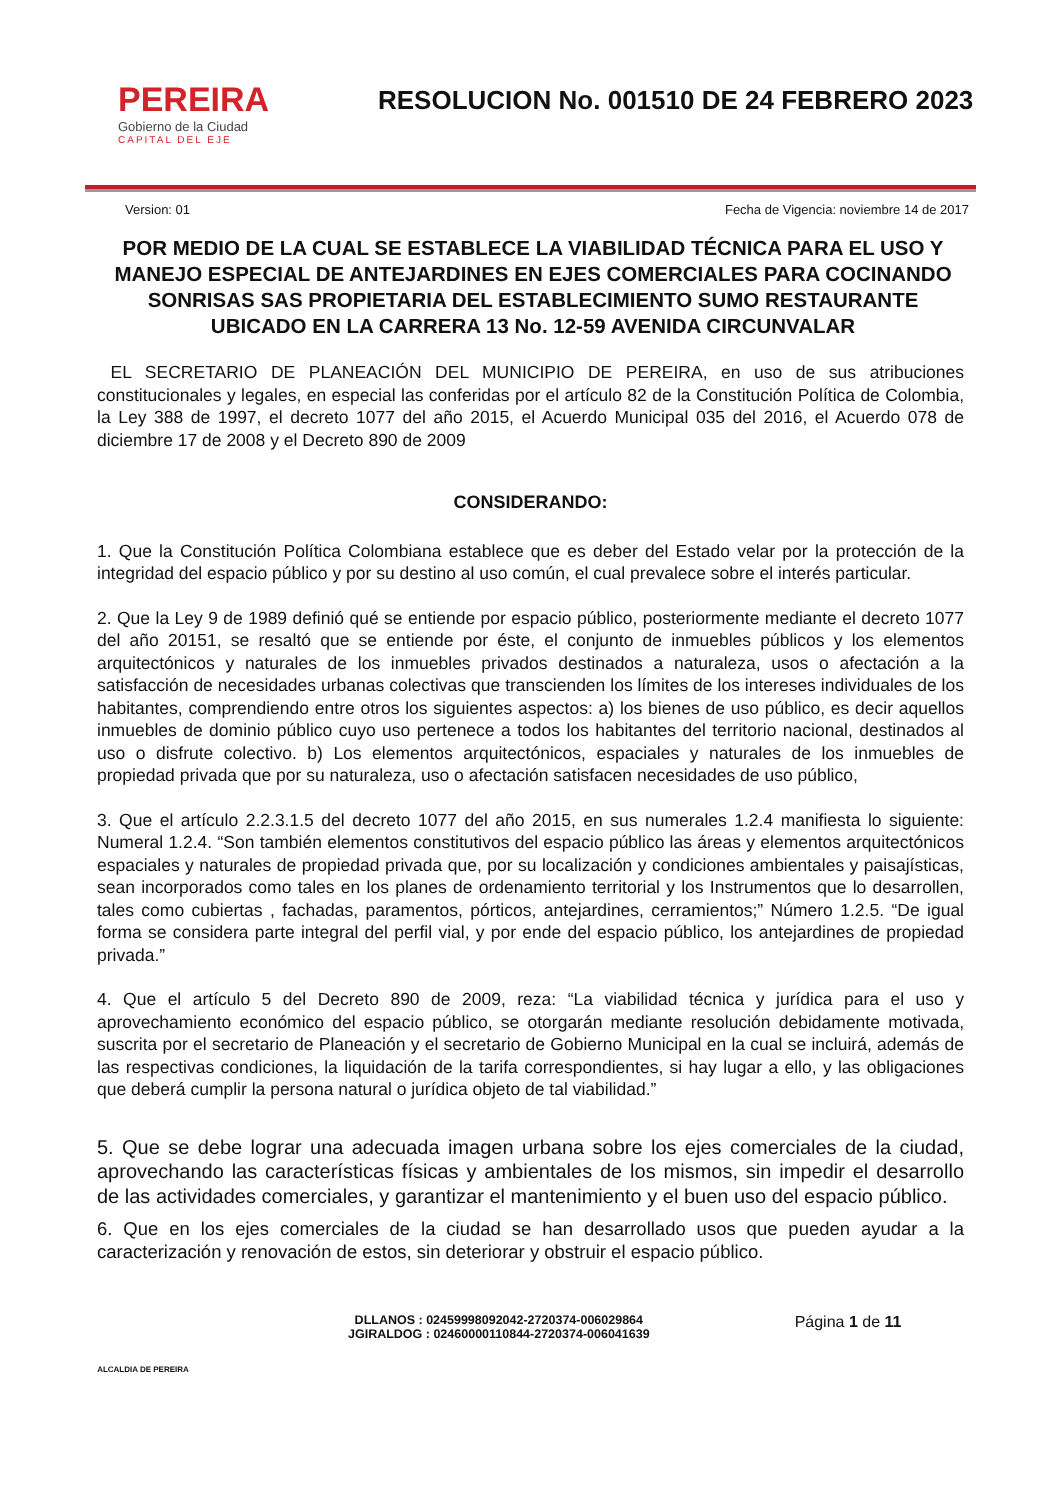PEREIRA
Gobierno de la Ciudad
CAPITAL DEL EJE
RESOLUCION No. 001510 DE 24 FEBRERO 2023
Version: 01 Fecha de Vigencia: noviembre 14 de 2017
POR MEDIO DE LA CUAL SE ESTABLECE LA VIABILIDAD TÉCNICA PARA EL USO Y MANEJO ESPECIAL DE ANTEJARDINES EN EJES COMERCIALES PARA COCINANDO SONRISAS SAS PROPIETARIA DEL ESTABLECIMIENTO SUMO RESTAURANTE UBICADO EN LA CARRERA 13 No. 12-59 AVENIDA CIRCUNVALAR
EL SECRETARIO DE PLANEACIÓN DEL MUNICIPIO DE PEREIRA, en uso de sus atribuciones constitucionales y legales, en especial las conferidas por el artículo 82 de la Constitución Política de Colombia, la Ley 388 de 1997, el decreto 1077 del año 2015, el Acuerdo Municipal 035 del 2016, el Acuerdo 078 de diciembre 17 de 2008 y el Decreto 890 de 2009
CONSIDERANDO:
1. Que la Constitución Política Colombiana establece que es deber del Estado velar por la protección de la integridad del espacio público y por su destino al uso común, el cual prevalece sobre el interés particular.
2. Que la Ley 9 de 1989 definió qué se entiende por espacio público, posteriormente mediante el decreto 1077 del año 20151, se resaltó que se entiende por éste, el conjunto de inmuebles públicos y los elementos arquitectónicos y naturales de los inmuebles privados destinados a naturaleza, usos o afectación a la satisfacción de necesidades urbanas colectivas que transcienden los límites de los intereses individuales de los habitantes, comprendiendo entre otros los siguientes aspectos: a) los bienes de uso público, es decir aquellos inmuebles de dominio público cuyo uso pertenece a todos los habitantes del territorio nacional, destinados al uso o disfrute colectivo. b) Los elementos arquitectónicos, espaciales y naturales de los inmuebles de propiedad privada que por su naturaleza, uso o afectación satisfacen necesidades de uso público,
3. Que el artículo 2.2.3.1.5 del decreto 1077 del año 2015, en sus numerales 1.2.4 manifiesta lo siguiente: Numeral 1.2.4. “Son también elementos constitutivos del espacio público las áreas y elementos arquitectónicos espaciales y naturales de propiedad privada que, por su localización y condiciones ambientales y paisajísticas, sean incorporados como tales en los planes de ordenamiento territorial y los Instrumentos que lo desarrollen, tales como cubiertas , fachadas, paramentos, pórticos, antejardines, cerramientos;” Número 1.2.5. “De igual forma se considera parte integral del perfil vial, y por ende del espacio público, los antejardines de propiedad privada.”
4. Que el artículo 5 del Decreto 890 de 2009, reza: “La viabilidad técnica y jurídica para el uso y aprovechamiento económico del espacio público, se otorgarán mediante resolución debidamente motivada, suscrita por el secretario de Planeación y el secretario de Gobierno Municipal en la cual se incluirá, además de las respectivas condiciones, la liquidación de la tarifa correspondientes, si hay lugar a ello, y las obligaciones que deberá cumplir la persona natural o jurídica objeto de tal viabilidad.”
5. Que se debe lograr una adecuada imagen urbana sobre los ejes comerciales de la ciudad, aprovechando las características físicas y ambientales de los mismos, sin impedir el desarrollo de las actividades comerciales, y garantizar el mantenimiento y el buen uso del espacio público.
6. Que en los ejes comerciales de la ciudad se han desarrollado usos que pueden ayudar a la caracterización y renovación de estos, sin deteriorar y obstruir el espacio público.
ALCALDIA DE PEREIRA
DLLANOS : 02459998092042-2720374-006029864
JGIRALDOG : 02460000110844-2720374-006041639
Página 1 de 11